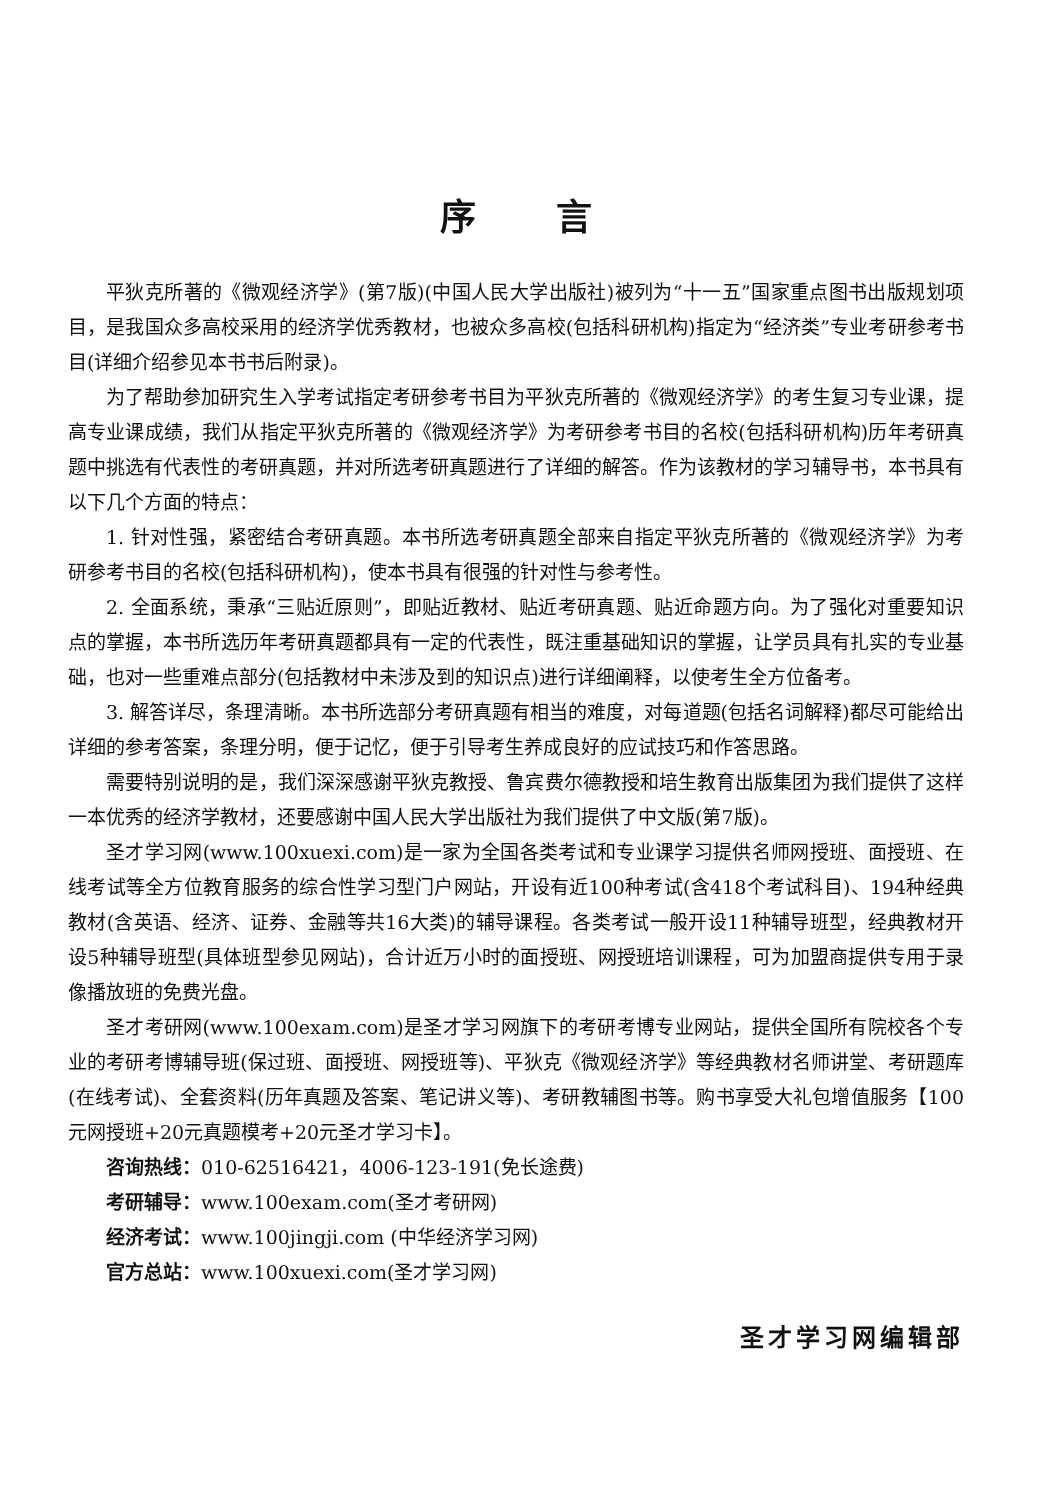序言
平狄克所著的《微观经济学》(第7版)(中国人民大学出版社)被列为“十一五”国家重点图书出版规划项目，是我国众多高校采用的经济学优秀教材，也被众多高校(包括科研机构)指定为“经济类”专业考研参考书目(详细介绍参见本书书后附录)。
为了帮助参加研究生入学考试指定考研参考书目为平狄克所著的《微观经济学》的考生复习专业课，提高专业课成绩，我们从指定平狄克所著的《微观经济学》为考研参考书目的名校(包括科研机构)历年考研真题中挑选有代表性的考研真题，并对所选考研真题进行了详细的解答。作为该教材的学习辅导书，本书具有以下几个方面的特点：
1. 针对性强，紧密结合考研真题。本书所选考研真题全部来自指定平狄克所著的《微观经济学》为考研参考书目的名校(包括科研机构)，使本书具有很强的针对性与参考性。
2. 全面系统，秉承“三贴近原则”，即贴近教材、贴近考研真题、贴近命题方向。为了强化对重要知识点的掌握，本书所选历年考研真题都具有一定的代表性，既注重基础知识的掌握，让学员具有扎实的专业基础，也对一些重难点部分(包括教材中未涉及到的知识点)进行详细阐释，以使考生全方位备考。
3. 解答详尽，条理清晰。本书所选部分考研真题有相当的难度，对每道题(包括名词解释)都尽可能给出详细的参考答案，条理分明，便于记忆，便于引导考生养成良好的应试技巧和作答思路。
需要特别说明的是，我们深深感谢平狄克教授、鲁宾费尔德教授和培生教育出版集团为我们提供了这样一本优秀的经济学教材，还要感谢中国人民大学出版社为我们提供了中文版(第7版)。
圣才学习网(www.100xuexi.com)是一家为全国各类考试和专业课学习提供名师网授班、面授班、在线考试等全方位教育服务的综合性学习型门户网站，开设有近100种考试(含418个考试科目)、194种经典教材(含英语、经济、证券、金融等共16大类)的辅导课程。各类考试一般开设11种辅导班型，经典教材开设5种辅导班型(具体班型参见网站)，合计近万小时的面授班、网授班培训课程，可为加盟商提供专用于录像播放班的免费光盘。
圣才考研网(www.100exam.com)是圣才学习网旗下的考研考博专业网站，提供全国所有院校各个专业的考研考博辅导班(保过班、面授班、网授班等)、平狄克《微观经济学》等经典教材名师讲堂、考研题库(在线考试)、全套资料(历年真题及答案、笔记讲义等)、考研教辅图书等。购书享受大礼包增值服务【100元网授班+20元真题模考+20元圣才学习卡】。
咨询热线：010-62516421，4006-123-191(免长途费)
考研辅导：www.100exam.com(圣才考研网)
经济考试：www.100jingji.com (中华经济学习网)
官方总站：www.100xuexi.com(圣才学习网)
圣才学习网编辑部